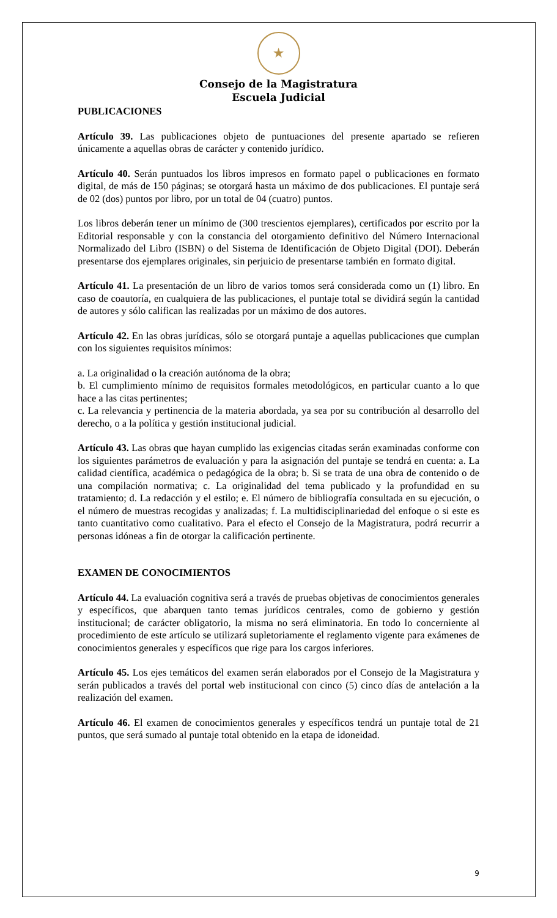★
Consejo de la Magistratura
Escuela Judicial
PUBLICACIONES
Artículo 39. Las publicaciones objeto de puntuaciones del presente apartado se refieren únicamente a aquellas obras de carácter y contenido jurídico.
Artículo 40. Serán puntuados los libros impresos en formato papel o publicaciones en formato digital, de más de 150 páginas; se otorgará hasta un máximo de dos publicaciones. El puntaje será de 02 (dos) puntos por libro, por un total de 04 (cuatro) puntos.
Los libros deberán tener un mínimo de (300 trescientos ejemplares), certificados por escrito por la Editorial responsable y con la constancia del otorgamiento definitivo del Número Internacional Normalizado del Libro (ISBN) o del Sistema de Identificación de Objeto Digital (DOI). Deberán presentarse dos ejemplares originales, sin perjuicio de presentarse también en formato digital.
Artículo 41. La presentación de un libro de varios tomos será considerada como un (1) libro. En caso de coautoría, en cualquiera de las publicaciones, el puntaje total se dividirá según la cantidad de autores y sólo califican las realizadas por un máximo de dos autores.
Artículo 42. En las obras jurídicas, sólo se otorgará puntaje a aquellas publicaciones que cumplan con los siguientes requisitos mínimos:
a. La originalidad o la creación autónoma de la obra;
b. El cumplimiento mínimo de requisitos formales metodológicos, en particular cuanto a lo que hace a las citas pertinentes;
c. La relevancia y pertinencia de la materia abordada, ya sea por su contribución al desarrollo del derecho, o a la política y gestión institucional judicial.
Artículo 43. Las obras que hayan cumplido las exigencias citadas serán examinadas conforme con los siguientes parámetros de evaluación y para la asignación del puntaje se tendrá en cuenta: a. La calidad científica, académica o pedagógica de la obra; b. Si se trata de una obra de contenido o de una compilación normativa; c. La originalidad del tema publicado y la profundidad en su tratamiento; d. La redacción y el estilo; e. El número de bibliografía consultada en su ejecución, o el número de muestras recogidas y analizadas; f. La multidisciplinariedad del enfoque o si este es tanto cuantitativo como cualitativo. Para el efecto el Consejo de la Magistratura, podrá recurrir a personas idóneas a fin de otorgar la calificación pertinente.
EXAMEN DE CONOCIMIENTOS
Artículo 44. La evaluación cognitiva será a través de pruebas objetivas de conocimientos generales y específicos, que abarquen tanto temas jurídicos centrales, como de gobierno y gestión institucional; de carácter obligatorio, la misma no será eliminatoria. En todo lo concerniente al procedimiento de este artículo se utilizará supletoriamente el reglamento vigente para exámenes de conocimientos generales y específicos que rige para los cargos inferiores.
Artículo 45. Los ejes temáticos del examen serán elaborados por el Consejo de la Magistratura y serán publicados a través del portal web institucional con cinco (5) cinco días de antelación a la realización del examen.
Artículo 46. El examen de conocimientos generales y específicos tendrá un puntaje total de 21 puntos, que será sumado al puntaje total obtenido en la etapa de idoneidad.
9